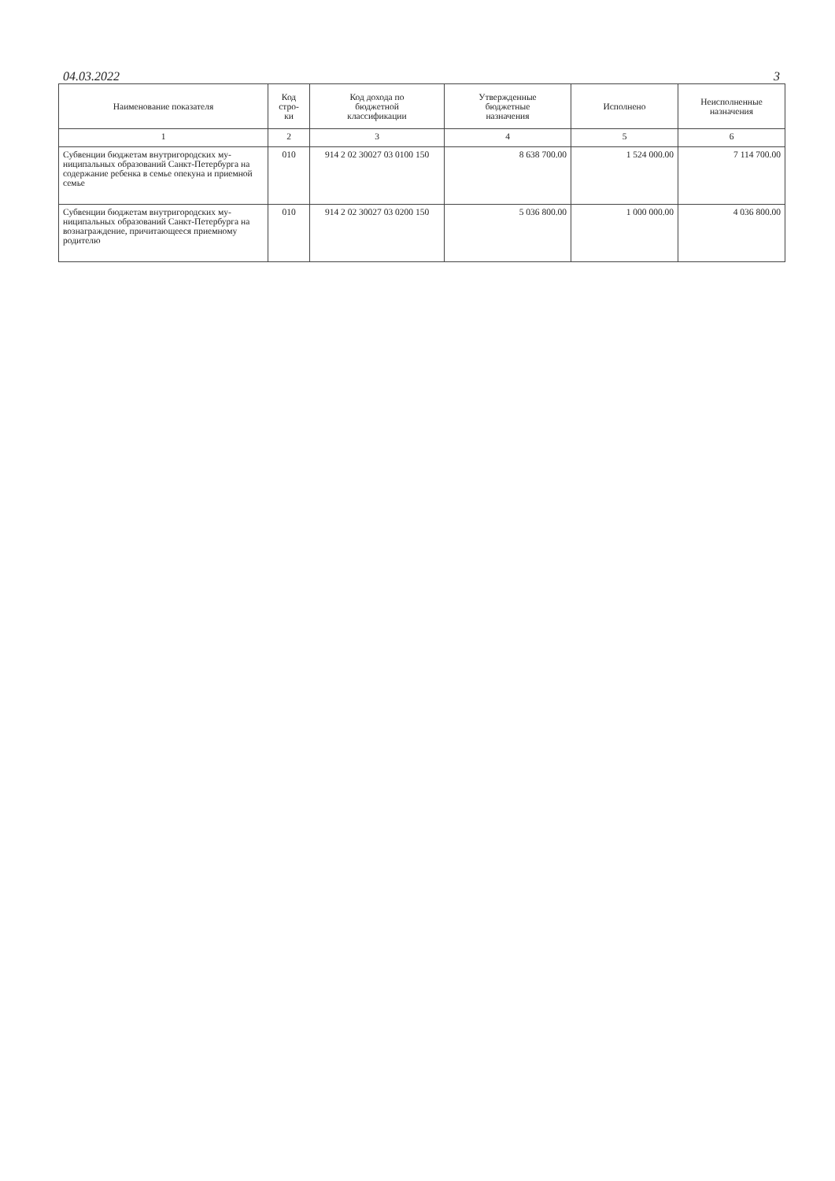04.03.2022 3
| Наименование показателя | Код стро- ки | Код дохода по бюджетной классификации | Утвержденные бюджетные назначения | Исполнено | Неисполненные назначения |
| --- | --- | --- | --- | --- | --- |
| 1 | 2 | 3 | 4 | 5 | 6 |
| Субвенции бюджетам внутригородских му­ниципальных образований Санкт-Петербурга на содержание ребенка в семье опекуна и приемной семье | 010 | 914 2 02 30027 03 0100 150 | 8 638 700.00 | 1 524 000.00 | 7 114 700.00 |
| Субвенции бюджетам внутригородских му­ниципальных образований Санкт-Петербурга на вознаграждение, причитающееся приемному родителю | 010 | 914 2 02 30027 03 0200 150 | 5 036 800.00 | 1 000 000.00 | 4 036 800.00 |